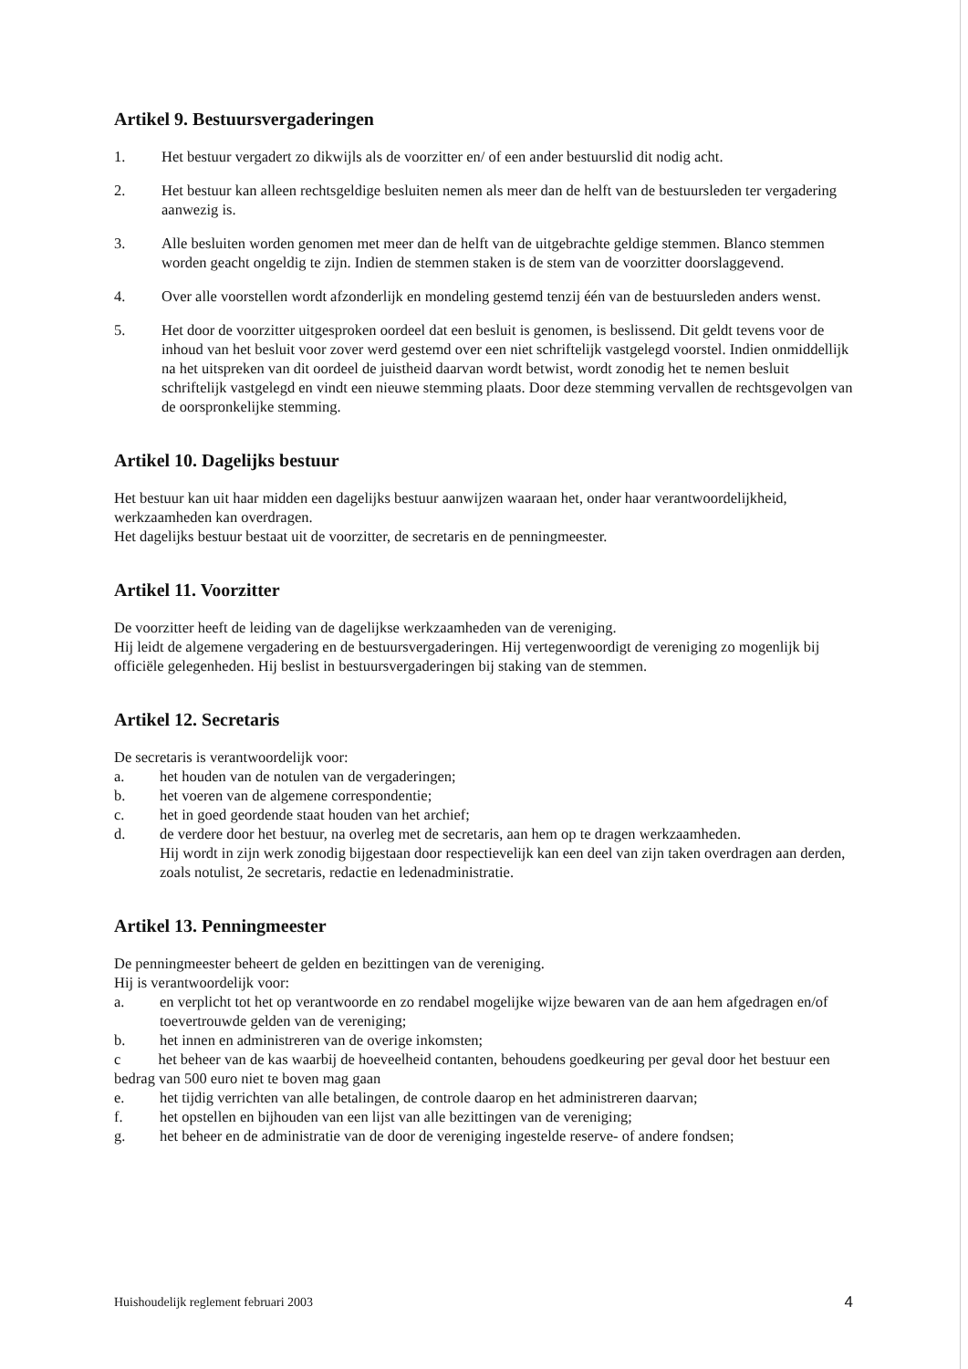Artikel 9. Bestuursvergaderingen
1. Het bestuur vergadert zo dikwijls als de voorzitter en/ of een ander bestuurslid dit nodig acht.
2. Het bestuur kan alleen rechtsgeldige besluiten nemen als meer dan de helft van de bestuursleden ter vergadering aanwezig is.
3. Alle besluiten worden genomen met meer dan de helft van de uitgebrachte geldige stemmen. Blanco stemmen worden geacht ongeldig te zijn. Indien de stemmen staken is de stem van de voorzitter doorslaggevend.
4. Over alle voorstellen wordt afzonderlijk en mondeling gestemd tenzij één van de bestuursleden anders wenst.
5. Het door de voorzitter uitgesproken oordeel dat een besluit is genomen, is beslissend. Dit geldt tevens voor de inhoud van het besluit voor zover werd gestemd over een niet schriftelijk vastgelegd voorstel. Indien onmiddellijk na het uitspreken van dit oordeel de juistheid daarvan wordt betwist, wordt zonodig het te nemen besluit schriftelijk vastgelegd en vindt een nieuwe stemming plaats. Door deze stemming vervallen de rechtsgevolgen van de oorspronkelijke stemming.
Artikel 10. Dagelijks bestuur
Het bestuur kan uit haar midden een dagelijks bestuur aanwijzen waaraan het, onder haar verantwoordelijkheid, werkzaamheden kan overdragen.
Het dagelijks bestuur bestaat uit de voorzitter, de secretaris en de penningmeester.
Artikel 11. Voorzitter
De voorzitter heeft de leiding van de dagelijkse werkzaamheden van de vereniging.
Hij leidt de algemene vergadering en de bestuursvergaderingen. Hij vertegenwoordigt de vereniging zo mogenlijk bij officiële gelegenheden. Hij beslist in bestuursvergaderingen bij staking van de stemmen.
Artikel 12. Secretaris
De secretaris is verantwoordelijk voor:
a. het houden van de notulen van de vergaderingen;
b. het voeren van de algemene correspondentie;
c. het in goed geordende staat houden van het archief;
d. de verdere door het bestuur, na overleg met de secretaris, aan hem op te dragen werkzaamheden.
Hij wordt in zijn werk zonodig bijgestaan door respectievelijk kan een deel van zijn taken overdragen aan derden, zoals notulist, 2e secretaris, redactie en ledenadministratie.
Artikel 13. Penningmeester
De penningmeester beheert de gelden en bezittingen van de vereniging.
Hij is verantwoordelijk voor:
a. en verplicht tot het op verantwoorde en zo rendabel mogelijke wijze bewaren van de aan hem afgedragen en/of toevertrouwde gelden van de vereniging;
b. het innen en administreren van de overige inkomsten;
c het beheer van de kas waarbij de hoeveelheid contanten, behoudens goedkeuring per geval door het bestuur een bedrag van 500 euro niet te boven mag gaan
e. het tijdig verrichten van alle betalingen, de controle daarop en het administreren daarvan;
f. het opstellen en bijhouden van een lijst van alle bezittingen van de vereniging;
g. het beheer en de administratie van de door de vereniging ingestelde reserve- of andere fondsen;
Huishoudelijk reglement februari 2003 4